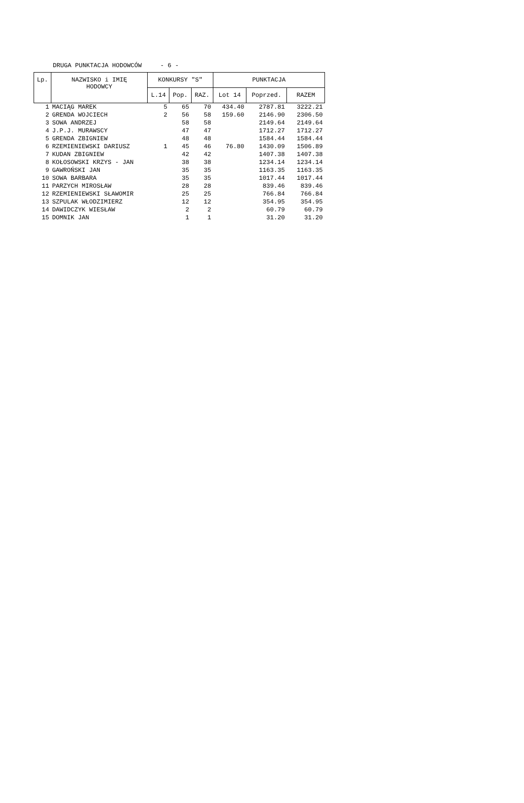DRUGA PUNKTACJA HODOWCÓW - 6 -
| Lp. | NAZWISKO i IMIĘ HODOWCY | KONKURSY "S" | | | PUNKTACJA | | |
| --- | --- | --- | --- | --- | --- | --- | --- |
| | | L.14 | Pop. | RAZ. | Lot 14 | Poprzed. | RAZEM |
| 1 | MACIĄG MAREK | 5 | 65 | 70 | 434.40 | 2787.81 | 3222.21 |
| 2 | GRENDA WOJCIECH | 2 | 56 | 58 | 159.60 | 2146.90 | 2306.50 |
| 3 | SOWA ANDRZEJ | | 58 | 58 | | 2149.64 | 2149.64 |
| 4 | J.P.J. MURAWSCY | | 47 | 47 | | 1712.27 | 1712.27 |
| 5 | GRENDA ZBIGNIEW | | 48 | 48 | | 1584.44 | 1584.44 |
| 6 | RZEMIENIEWSKI DARIUSZ | 1 | 45 | 46 | 76.80 | 1430.09 | 1506.89 |
| 7 | KUDAN ZBIGNIEW | | 42 | 42 | | 1407.38 | 1407.38 |
| 8 | KOŁOSOWSKI KRZYS - JAN | | 38 | 38 | | 1234.14 | 1234.14 |
| 9 | GAWROŃSKI JAN | | 35 | 35 | | 1163.35 | 1163.35 |
| 10 | SOWA BARBARA | | 35 | 35 | | 1017.44 | 1017.44 |
| 11 | PARZYCH MIROSŁAW | | 28 | 28 | | 839.46 | 839.46 |
| 12 | RZEMIENIEWSKI SŁAWOMIR | | 25 | 25 | | 766.84 | 766.84 |
| 13 | SZPULAK WŁODZIMIERZ | | 12 | 12 | | 354.95 | 354.95 |
| 14 | DAWIDCZYK WIESŁAW | | 2 | 2 | | 60.79 | 60.79 |
| 15 | DOMNIK JAN | | 1 | 1 | | 31.20 | 31.20 |